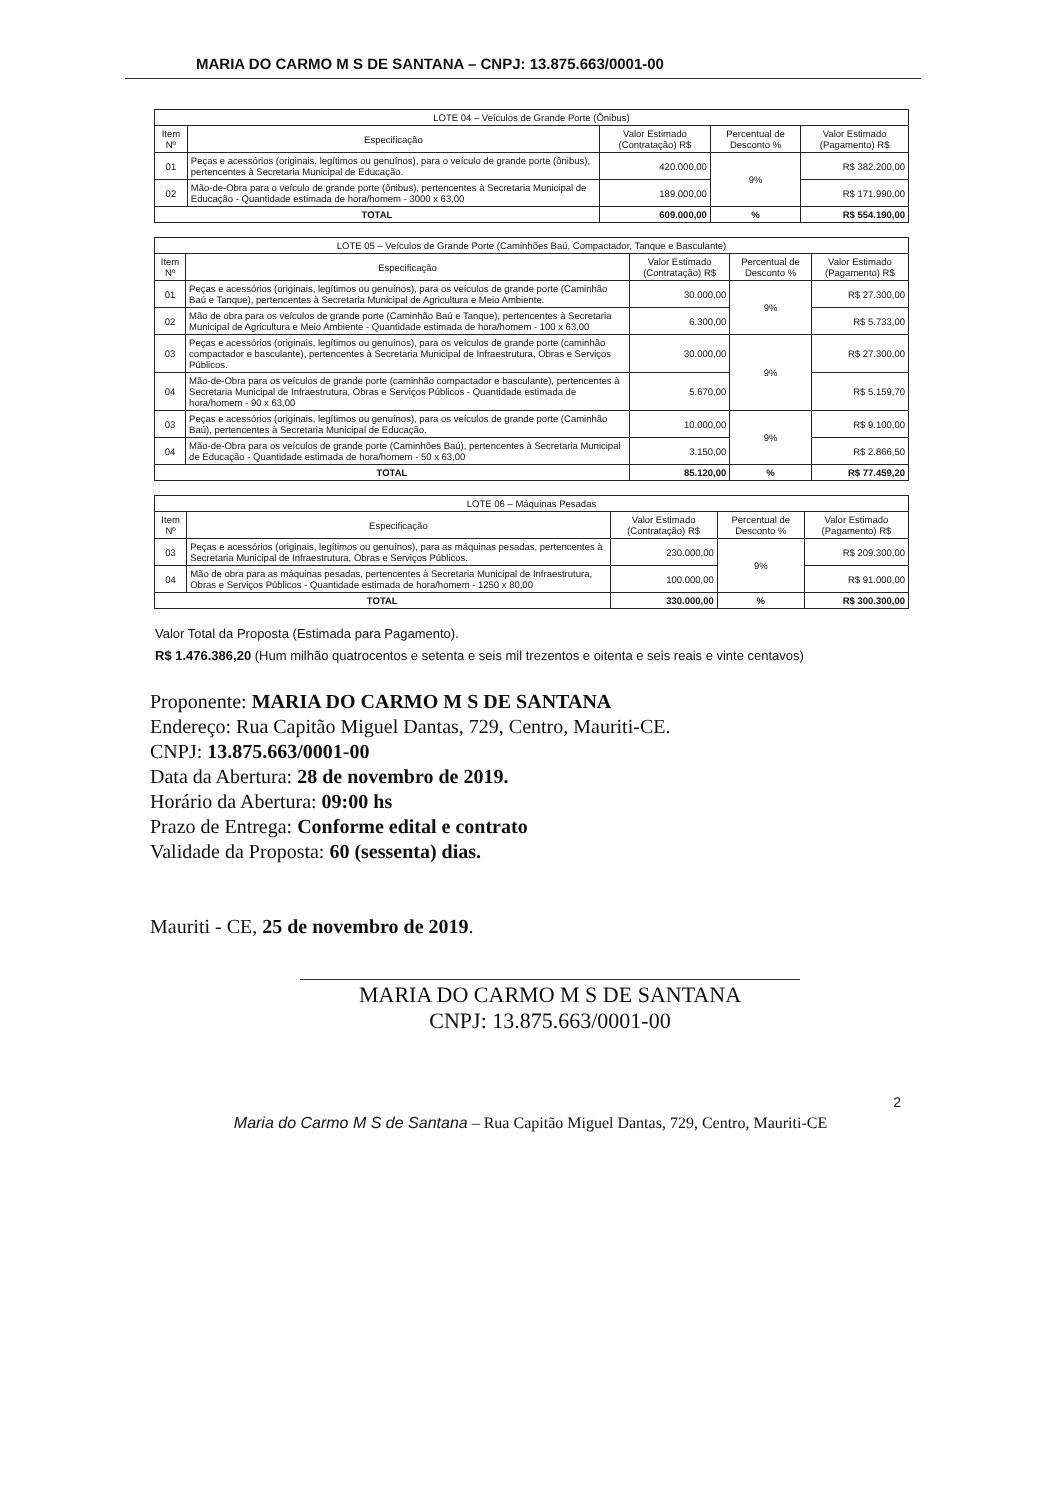MARIA DO CARMO M S DE SANTANA – CNPJ: 13.875.663/0001-00
| LOTE 04 – Veículos de Grande Porte (Ônibus) | | | | |
| --- | --- | --- | --- | --- |
| Item Nº | Especificação | Valor Estimado (Contratação) R$ | Percentual de Desconto % | Valor Estimado (Pagamento) R$ |
| 01 | Peças e acessórios (originais, legítimos ou genuínos), para o veículo de grande porte (ônibus), pertencentes à Secretaria Municipal de Educação. | 420.000,00 | 9% | R$ 382.200,00 |
| 02 | Mão-de-Obra para o veículo de grande porte (ônibus), pertencentes à Secretaria Municipal de Educação - Quantidade estimada de hora/homem - 3000 x 63,00 | 189.000,00 | | R$ 171.990,00 |
| TOTAL | | 609.000,00 | % | R$ 554.190,00 |
| LOTE 05 – Veículos de Grande Porte (Caminhões Baú, Compactador, Tanque e Basculante) | | | | |
| --- | --- | --- | --- | --- |
| Item Nº | Especificação | Valor Estimado (Contratação) R$ | Percentual de Desconto % | Valor Estimado (Pagamento) R$ |
| 01 | Peças e acessórios (originais, legítimos ou genuínos), para os veículos de grande porte (Caminhão Baú e Tanque), pertencentes à Secretaria Municipal de Agricultura e Meio Ambiente. | 30.000,00 | 9% | R$ 27.300,00 |
| 02 | Mão de obra para os veículos de grande porte (Caminhão Baú e Tanque), pertencentes à Secretaria Municipal de Agricultura e Meio Ambiente - Quantidade estimada de hora/homem - 100 x 63,00 | 6.300,00 | | R$ 5.733,00 |
| 03 | Peças e acessórios (originais, legítimos ou genuínos), para os veículos de grande porte (caminhão compactador e basculante), pertencentes à Secretaria Municipal de Infraestrutura, Obras e Serviços Públicos. | 30.000,00 | 9% | R$ 27.300,00 |
| 04 | Mão-de-Obra para os veículos de grande porte (caminhão compactador e basculante), pertencentes à Secretaria Municipal de Infraestrutura, Obras e Serviços Públicos - Quantidade estimada de hora/homem - 90 x 63,00 | 5.670,00 | | R$ 5.159,70 |
| 03 | Peças e acessórios (originais, legítimos ou genuínos), para os veículos de grande porte (Caminhão Baú), pertencentes à Secretaria Municipal de Educação. | 10.000,00 | 9% | R$ 9.100,00 |
| 04 | Mão-de-Obra para os veículos de grande porte (Caminhões Baú), pertencentes à Secretaria Municipal de Educação - Quantidade estimada de hora/homem - 50 x 63,00 | 3.150,00 | | R$ 2.866,50 |
| TOTAL | | 85.120,00 | % | R$ 77.459,20 |
| LOTE 06 – Máquinas Pesadas | | | | |
| --- | --- | --- | --- | --- |
| Item Nº | Especificação | Valor Estimado (Contratação) R$ | Percentual de Desconto % | Valor Estimado (Pagamento) R$ |
| 03 | Peças e acessórios (originais, legítimos ou genuínos), para as máquinas pesadas, pertencentes à Secretaria Municipal de Infraestrutura, Obras e Serviços Públicos. | 230.000,00 | 9% | R$ 209.300,00 |
| 04 | Mão de obra para as máquinas pesadas, pertencentes à Secretaria Municipal de Infraestrutura, Obras e Serviços Públicos - Quantidade estimada de hora/homem - 1250 x 80,00 | 100.000,00 | | R$ 91.000,00 |
| TOTAL | | 330.000,00 | % | R$ 300.300,00 |
Valor Total da Proposta (Estimada para Pagamento).
R$ 1.476.386,20 (Hum milhão quatrocentos e setenta e seis mil trezentos e oitenta e seis reais e vinte centavos)
Proponente: MARIA DO CARMO M S DE SANTANA
Endereço: Rua Capitão Miguel Dantas, 729, Centro, Mauriti-CE.
CNPJ: 13.875.663/0001-00
Data da Abertura: 28 de novembro de 2019.
Horário da Abertura: 09:00 hs
Prazo de Entrega: Conforme edital e contrato
Validade da Proposta: 60 (sessenta) dias.
Mauriti - CE, 25 de novembro de 2019.
MARIA DO CARMO M S DE SANTANA
CNPJ: 13.875.663/0001-00
2
Maria do Carmo M S de Santana – Rua Capitão Miguel Dantas, 729, Centro, Mauriti-CE